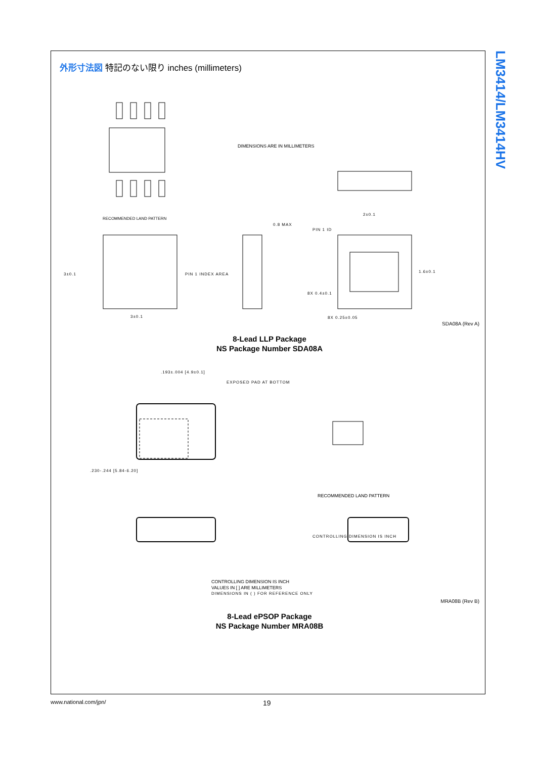LM3414/LM3414HV
外形寸法図 特記のない限り inches (millimeters)
DIMENSIONS ARE IN MILLIMETERS
RECOMMENDED LAND PATTERN
3±0.1
3±0.1
PIN 1 INDEX AREA
0.8 MAX
PIN 1 ID
1.6±0.1
2±0.1
8X 0.4±0.1
8X 0.25±0.05
SDA08A (Rev A)
8-Lead LLP Package
NS Package Number SDA08A
.230-.244 [5.84-6.20]
.193±.004 [4.9±0.1]
EXPOSED PAD AT BOTTOM
CONTROLLING DIMENSION IS INCH
RECOMMENDED LAND PATTERN
CONTROLLING DIMENSION IS INCH
VALUES IN [ ] ARE MILLIMETERS
DIMENSIONS IN ( ) FOR REFERENCE ONLY
MRA08B (Rev B)
8-Lead ePSOP Package
NS Package Number MRA08B
www.national.com/jpn/ 19